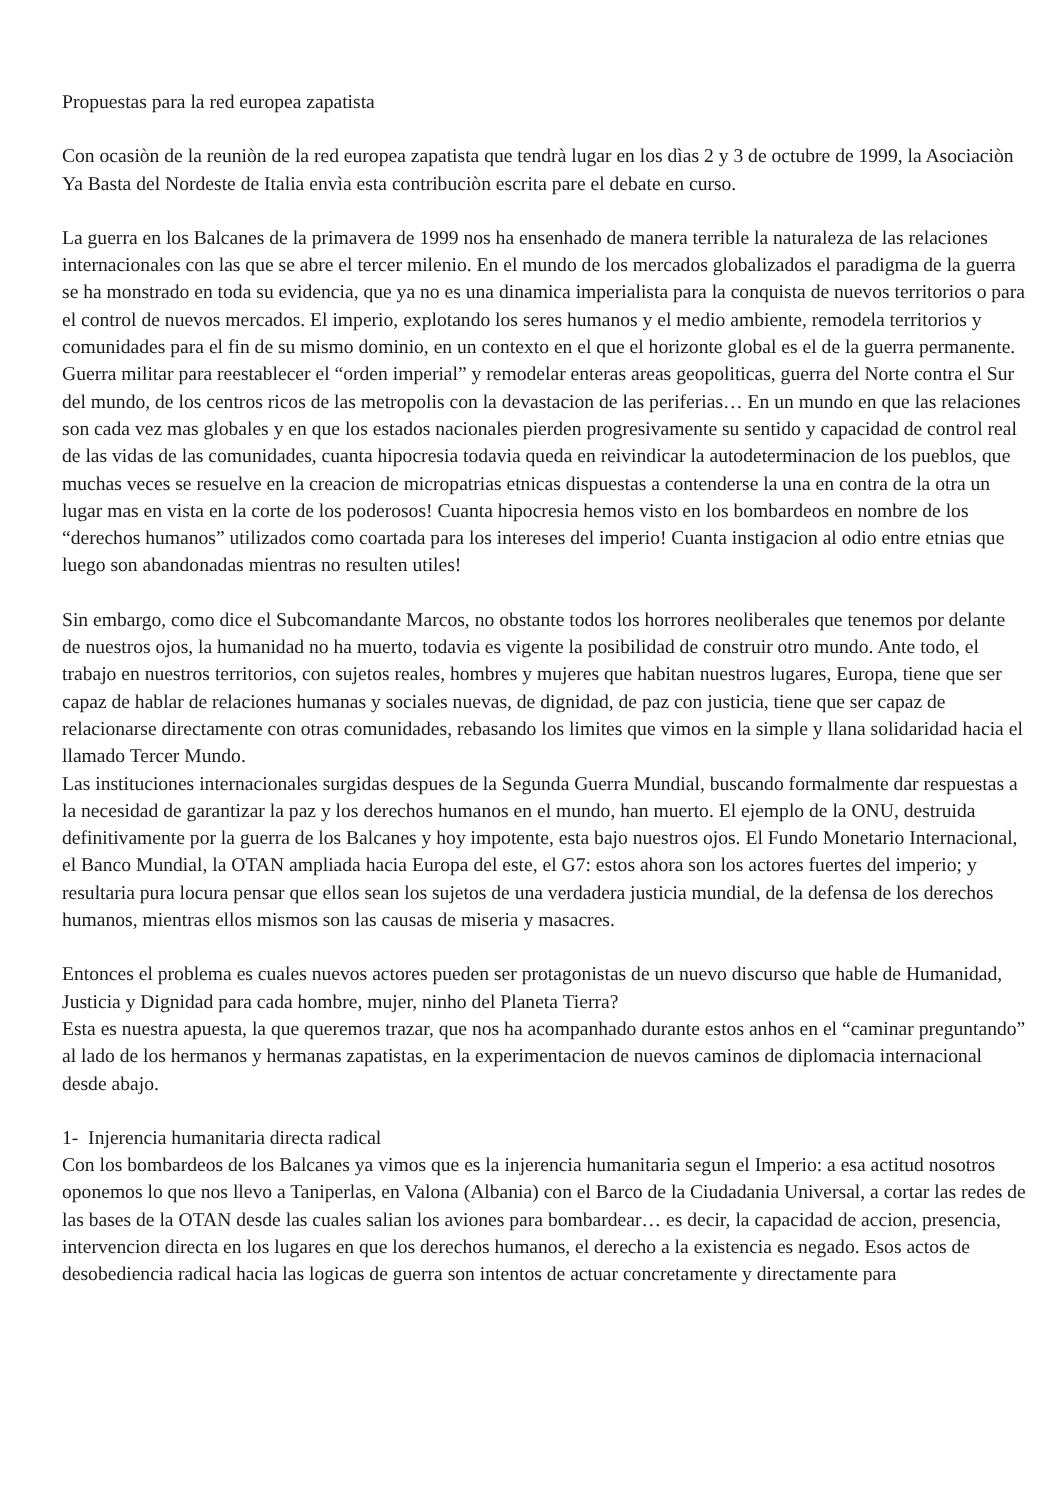Propuestas para la red europea zapatista
Con ocasiòn de la reuniòn de la red europea zapatista que tendrà lugar en los dìas 2 y 3 de octubre de 1999, la Asociaciòn Ya Basta del Nordeste de Italia envìa esta contribuciòn escrita pare el debate en curso.
La guerra en los Balcanes de la primavera de 1999 nos ha ensenhado de manera terrible la naturaleza de las relaciones internacionales con las que se abre el tercer milenio. En el mundo de los mercados globalizados el paradigma de la guerra se ha monstrado en toda su evidencia, que ya no es una dinamica imperialista para la conquista de nuevos territorios o para el control de nuevos mercados. El imperio, explotando los seres humanos y el medio ambiente, remodela territorios y comunidades para el fin de su mismo dominio, en un contexto en el que el horizonte global es el de la guerra permanente. Guerra militar para reestablecer el “orden imperial” y remodelar enteras areas geopoliticas, guerra del Norte contra el Sur del mundo, de los centros ricos de las metropolis con la devastacion de las periferias… En un mundo en que las relaciones son cada vez mas globales y en que los estados nacionales pierden progresivamente su sentido y capacidad de control real de las vidas de las comunidades, cuanta hipocresia todavia queda en reivindicar la autodeterminacion de los pueblos, que muchas veces se resuelve en la creacion de micropatrias etnicas dispuestas a contenderse la una en contra de la otra un lugar mas en vista en la corte de los poderosos! Cuanta hipocresia hemos visto en los bombardeos en nombre de los “derechos humanos” utilizados como coartada para los intereses del imperio! Cuanta instigacion al odio entre etnias que luego son abandonadas mientras no resulten utiles!
Sin embargo, como dice el Subcomandante Marcos, no obstante todos los horrores neoliberales que tenemos por delante de nuestros ojos, la humanidad no ha muerto, todavia es vigente la posibilidad de construir otro mundo. Ante todo, el trabajo en nuestros territorios, con sujetos reales, hombres y mujeres que habitan nuestros lugares, Europa, tiene que ser capaz de hablar de relaciones humanas y sociales nuevas, de dignidad, de paz con justicia, tiene que ser capaz de relacionarse directamente con otras comunidades, rebasando los limites que vimos en la simple y llana solidaridad hacia el llamado Tercer Mundo.
Las instituciones internacionales surgidas despues de la Segunda Guerra Mundial, buscando formalmente dar respuestas a la necesidad de garantizar la paz y los derechos humanos en el mundo, han muerto. El ejemplo de la ONU, destruida definitivamente por la guerra de los Balcanes y hoy impotente, esta bajo nuestros ojos. El Fundo Monetario Internacional, el Banco Mundial, la OTAN ampliada hacia Europa del este, el G7: estos ahora son los actores fuertes del imperio; y resultaria pura locura pensar que ellos sean los sujetos de una verdadera justicia mundial, de la defensa de los derechos humanos, mientras ellos mismos son las causas de miseria y masacres.
Entonces el problema es cuales nuevos actores pueden ser protagonistas de un nuevo discurso que hable de Humanidad, Justicia y Dignidad para cada hombre, mujer, ninho del Planeta Tierra?
Esta es nuestra apuesta, la que queremos trazar, que nos ha acompanhado durante estos anhos en el “caminar preguntando” al lado de los hermanos y hermanas zapatistas, en la experimentacion de nuevos caminos de diplomacia internacional desde abajo.
1- Injerencia humanitaria directa radical
Con los bombardeos de los Balcanes ya vimos que es la injerencia humanitaria segun el Imperio: a esa actitud nosotros oponemos lo que nos llevo a Taniperlas, en Valona (Albania) con el Barco de la Ciudadania Universal, a cortar las redes de las bases de la OTAN desde las cuales salian los aviones para bombardear… es decir, la capacidad de accion, presencia, intervencion directa en los lugares en que los derechos humanos, el derecho a la existencia es negado. Esos actos de desobediencia radical hacia las logicas de guerra son intentos de actuar concretamente y directamente para